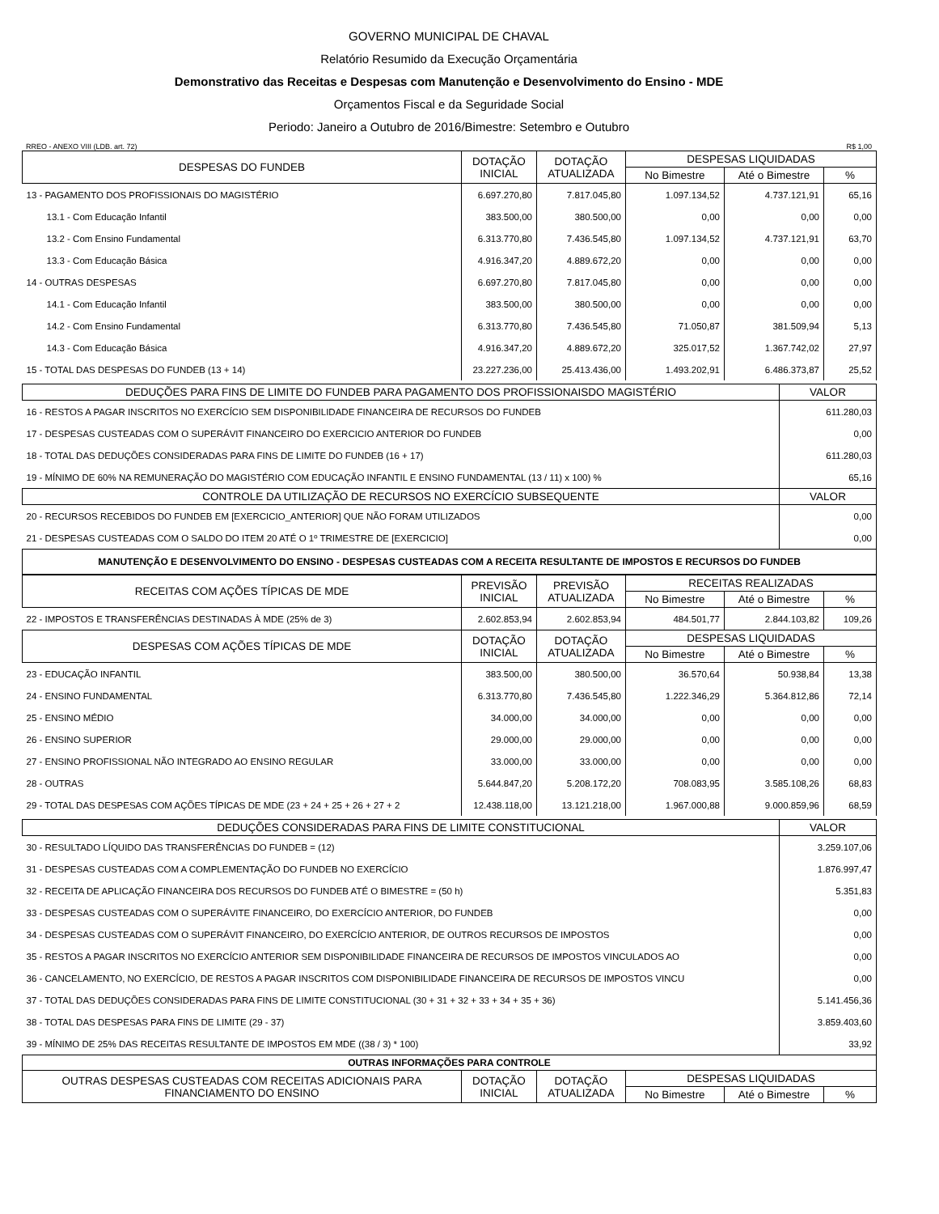GOVERNO MUNICIPAL DE CHAVAL
Relatório Resumido da Execução Orçamentária
Demonstrativo das Receitas e Despesas com Manutenção e Desenvolvimento do Ensino - MDE
Orçamentos Fiscal e da Seguridade Social
Periodo: Janeiro a Outubro de 2016/Bimestre: Setembro e Outubro
RREO - ANEXO VIII (LDB. art. 72) R$ 1,00
| DESPESAS DO FUNDEB | DOTAÇÃO INICIAL | DOTAÇÃO ATUALIZADA | DESPESAS LIQUIDADAS | | |
| --- | --- | --- | --- | --- | --- |
| | | | No Bimestre | Até o Bimestre | % |
| 13 - PAGAMENTO DOS PROFISSIONAIS DO MAGISTÉRIO | 6.697.270,80 | 7.817.045,80 | 1.097.134,52 | 4.737.121,91 | 65,16 |
| 13.1 - Com Educação Infantil | 383.500,00 | 380.500,00 | 0,00 | 0,00 | 0,00 |
| 13.2 - Com Ensino Fundamental | 6.313.770,80 | 7.436.545,80 | 1.097.134,52 | 4.737.121,91 | 63,70 |
| 13.3 - Com Educação Básica | 4.916.347,20 | 4.889.672,20 | 0,00 | 0,00 | 0,00 |
| 14 - OUTRAS DESPESAS | 6.697.270,80 | 7.817.045,80 | 0,00 | 0,00 | 0,00 |
| 14.1 - Com Educação Infantil | 383.500,00 | 380.500,00 | 0,00 | 0,00 | 0,00 |
| 14.2 - Com Ensino Fundamental | 6.313.770,80 | 7.436.545,80 | 71.050,87 | 381.509,94 | 5,13 |
| 14.3 - Com Educação Básica | 4.916.347,20 | 4.889.672,20 | 325.017,52 | 1.367.742,02 | 27,97 |
| 15 - TOTAL DAS DESPESAS DO FUNDEB (13 + 14) | 23.227.236,00 | 25.413.436,00 | 1.493.202,91 | 6.486.373,87 | 25,52 |
| DEDUÇÕES PARA FINS DE LIMITE DO FUNDEB PARA PAGAMENTO DOS PROFISSIONAISDO MAGISTÉRIO | VALOR |
| --- | --- |
| 16 - RESTOS A PAGAR INSCRITOS NO EXERCÍCIO SEM DISPONIBILIDADE FINANCEIRA DE RECURSOS DO FUNDEB | 611.280,03 |
| 17 - DESPESAS CUSTEADAS COM O SUPERÁVIT FINANCEIRO DO EXERCICIO ANTERIOR DO FUNDEB | 0,00 |
| 18 - TOTAL DAS DEDUÇÕES CONSIDERADAS PARA FINS DE LIMITE DO FUNDEB (16 + 17) | 611.280,03 |
| 19 - MÍNIMO DE 60% NA REMUNERAÇÃO DO MAGISTÉRIO COM EDUCAÇÃO INFANTIL E ENSINO FUNDAMENTAL (13 / 11) x 100) % | 65,16 |
| CONTROLE DA UTILIZAÇÃO DE RECURSOS NO EXERCÍCIO SUBSEQUENTE | VALOR |
| 20 - RECURSOS RECEBIDOS DO FUNDEB EM [EXERCICIO_ANTERIOR] QUE NÃO FORAM UTILIZADOS | 0,00 |
| 21 - DESPESAS CUSTEADAS COM O SALDO DO ITEM 20 ATÉ O 1º TRIMESTRE DE [EXERCICIO] | 0,00 |
| MANUTENÇÃO E DESENVOLVIMENTO DO ENSINO - DESPESAS CUSTEADAS COM A RECEITA RESULTANTE DE IMPOSTOS E RECURSOS DO FUNDEB | |
| RECEITAS COM AÇÕES TÍPICAS DE MDE | PREVISÃO INICIAL | PREVISÃO ATUALIZADA | RECEITAS REALIZADAS | | |
| --- | --- | --- | --- | --- | --- |
| | | | No Bimestre | Até o Bimestre | % |
| 22 - IMPOSTOS E TRANSFERÊNCIAS DESTINADAS À MDE (25% de 3) | 2.602.853,94 | 2.602.853,94 | 484.501,77 | 2.844.103,82 | 109,26 |
| DESPESAS COM AÇÕES TÍPICAS DE MDE | DOTAÇÃO INICIAL | DOTAÇÃO ATUALIZADA | DESPESAS LIQUIDADAS | | |
| | | | No Bimestre | Até o Bimestre | % |
| 23 - EDUCAÇÃO INFANTIL | 383.500,00 | 380.500,00 | 36.570,64 | 50.938,84 | 13,38 |
| 24 - ENSINO FUNDAMENTAL | 6.313.770,80 | 7.436.545,80 | 1.222.346,29 | 5.364.812,86 | 72,14 |
| 25 - ENSINO MÉDIO | 34.000,00 | 34.000,00 | 0,00 | 0,00 | 0,00 |
| 26 - ENSINO SUPERIOR | 29.000,00 | 29.000,00 | 0,00 | 0,00 | 0,00 |
| 27 - ENSINO PROFISSIONAL NÃO INTEGRADO AO ENSINO REGULAR | 33.000,00 | 33.000,00 | 0,00 | 0,00 | 0,00 |
| 28 - OUTRAS | 5.644.847,20 | 5.208.172,20 | 708.083,95 | 3.585.108,26 | 68,83 |
| 29 - TOTAL DAS DESPESAS COM AÇÕES TÍPICAS DE MDE (23 + 24 + 25 + 26 + 27 + 2 | 12.438.118,00 | 13.121.218,00 | 1.967.000,88 | 9.000.859,96 | 68,59 |
| DEDUÇÕES CONSIDERADAS PARA FINS DE LIMITE CONSTITUCIONAL | VALOR |
| --- | --- |
| 30 - RESULTADO LÍQUIDO DAS TRANSFERÊNCIAS DO FUNDEB = (12) | 3.259.107,06 |
| 31 - DESPESAS CUSTEADAS COM A COMPLEMENTAÇÃO DO FUNDEB NO EXERCÍCIO | 1.876.997,47 |
| 32 - RECEITA DE APLICAÇÃO FINANCEIRA DOS RECURSOS DO FUNDEB ATÉ O BIMESTRE = (50 h) | 5.351,83 |
| 33 - DESPESAS CUSTEADAS COM O SUPERÁVITE FINANCEIRO, DO EXERCÍCIO ANTERIOR, DO FUNDEB | 0,00 |
| 34 - DESPESAS CUSTEADAS COM O SUPERÁVIT FINANCEIRO, DO EXERCÍCIO ANTERIOR, DE OUTROS RECURSOS DE IMPOSTOS | 0,00 |
| 35 - RESTOS A PAGAR INSCRITOS NO EXERCÍCIO ANTERIOR SEM DISPONIBILIDADE FINANCEIRA DE RECURSOS DE IMPOSTOS VINCULADOS AO | 0,00 |
| 36 - CANCELAMENTO, NO EXERCÍCIO, DE RESTOS A PAGAR INSCRITOS COM DISPONIBILIDADE FINANCEIRA DE RECURSOS DE IMPOSTOS VINCU | 0,00 |
| 37 - TOTAL DAS DEDUÇÕES CONSIDERADAS PARA FINS DE LIMITE CONSTITUCIONAL (30 + 31 + 32 + 33 + 34 + 35 + 36) | 5.141.456,36 |
| 38 - TOTAL DAS DESPESAS PARA FINS DE LIMITE (29 - 37) | 3.859.403,60 |
| 39 - MÍNIMO DE 25% DAS RECEITAS RESULTANTE DE IMPOSTOS EM MDE ((38 / 3) * 100) | 33,92 |
| OUTRAS INFORMAÇÕES PARA CONTROLE | | | | | |
| --- | --- | --- | --- | --- | --- |
| OUTRAS DESPESAS CUSTEADAS COM RECEITAS ADICIONAIS PARA FINANCIAMENTO DO ENSINO | DOTAÇÃO INICIAL | DOTAÇÃO ATUALIZADA | DESPESAS LIQUIDADAS | | |
| | | | No Bimestre | Até o Bimestre | % |